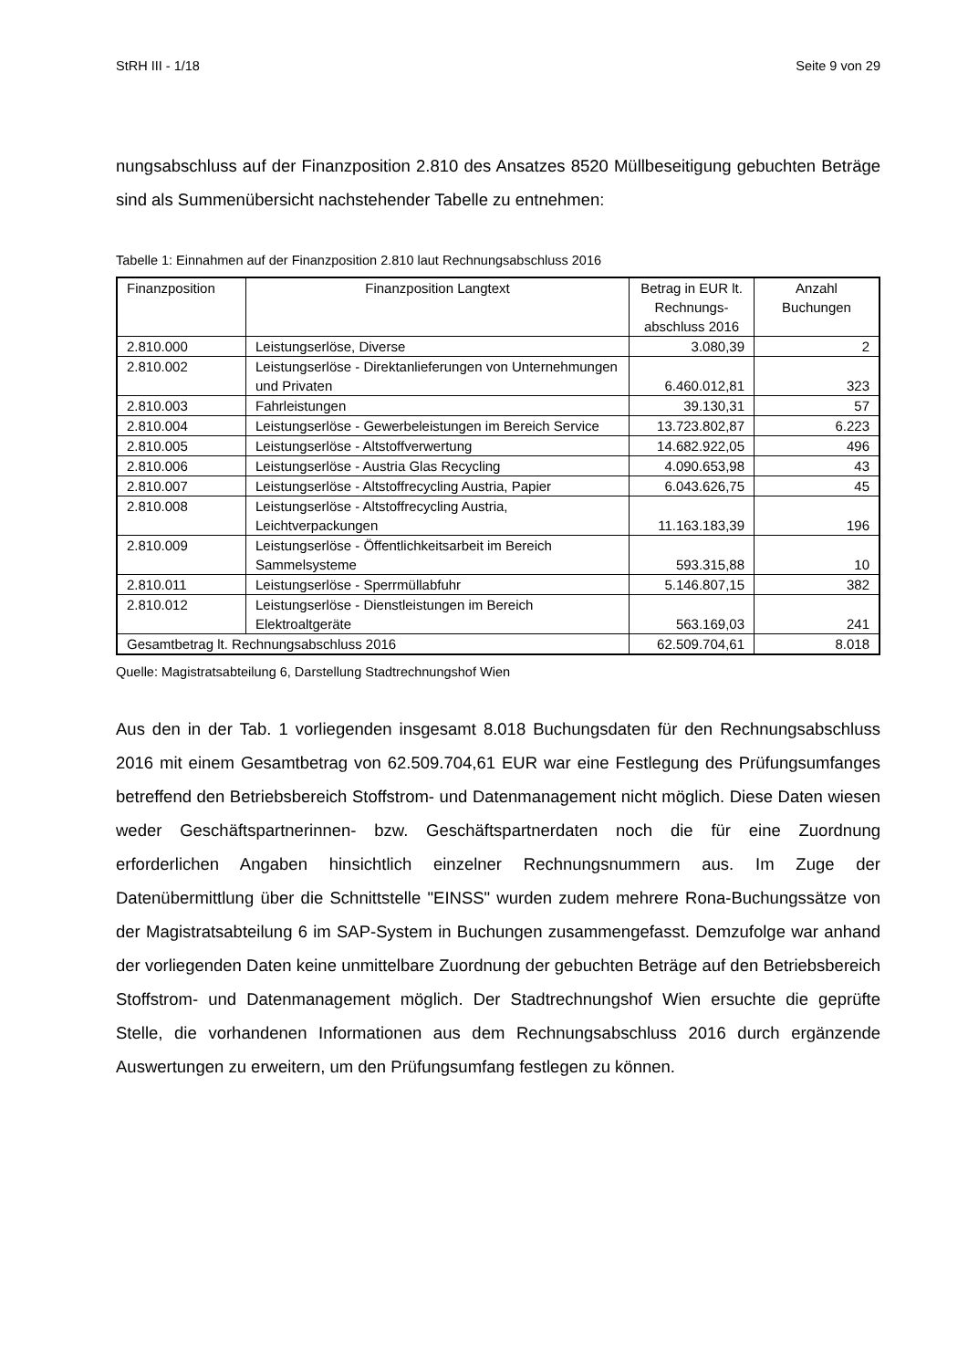StRH III - 1/18 Seite 9 von 29
nungsabschluss auf der Finanzposition 2.810 des Ansatzes 8520 Müllbeseitigung gebuchten Beträge sind als Summenübersicht nachstehender Tabelle zu entnehmen:
Tabelle 1: Einnahmen auf der Finanzposition 2.810 laut Rechnungsabschluss 2016
| Finanzposition | Finanzposition Langtext | Betrag in EUR lt. Rechnungs-abschluss 2016 | Anzahl Buchungen |
| --- | --- | --- | --- |
| 2.810.000 | Leistungserlöse, Diverse | 3.080,39 | 2 |
| 2.810.002 | Leistungserlöse - Direktanlieferungen von Unternehmungen und Privaten | 6.460.012,81 | 323 |
| 2.810.003 | Fahrleistungen | 39.130,31 | 57 |
| 2.810.004 | Leistungserlöse - Gewerbeleistungen im Bereich Service | 13.723.802,87 | 6.223 |
| 2.810.005 | Leistungserlöse - Altstoffverwertung | 14.682.922,05 | 496 |
| 2.810.006 | Leistungserlöse - Austria Glas Recycling | 4.090.653,98 | 43 |
| 2.810.007 | Leistungserlöse - Altstoffrecycling Austria, Papier | 6.043.626,75 | 45 |
| 2.810.008 | Leistungserlöse - Altstoffrecycling Austria, Leichtverpackungen | 11.163.183,39 | 196 |
| 2.810.009 | Leistungserlöse - Öffentlichkeitsarbeit im Bereich Sammelsysteme | 593.315,88 | 10 |
| 2.810.011 | Leistungserlöse - Sperrmüllabfuhr | 5.146.807,15 | 382 |
| 2.810.012 | Leistungserlöse - Dienstleistungen im Bereich Elektroaltgeräte | 563.169,03 | 241 |
| Gesamtbetrag lt. Rechnungsabschluss 2016 | | 62.509.704,61 | 8.018 |
Quelle: Magistratsabteilung 6, Darstellung Stadtrechnungshof Wien
Aus den in der Tab. 1 vorliegenden insgesamt 8.018 Buchungsdaten für den Rechnungsabschluss 2016 mit einem Gesamtbetrag von 62.509.704,61 EUR war eine Festlegung des Prüfungsumfanges betreffend den Betriebsbereich Stoffstrom- und Datenmanagement nicht möglich. Diese Daten wiesen weder Geschäftspartnerinnen- bzw. Geschäftspartnerdaten noch die für eine Zuordnung erforderlichen Angaben hinsichtlich einzelner Rechnungsnummern aus. Im Zuge der Datenübermittlung über die Schnittstelle "EINSS" wurden zudem mehrere Rona-Buchungssätze von der Magistratsabteilung 6 im SAP-System in Buchungen zusammengefasst. Demzufolge war anhand der vorliegenden Daten keine unmittelbare Zuordnung der gebuchten Beträge auf den Betriebsbereich Stoffstrom- und Datenmanagement möglich. Der Stadtrechnungshof Wien ersuchte die geprüfte Stelle, die vorhandenen Informationen aus dem Rechnungsabschluss 2016 durch ergänzende Auswertungen zu erweitern, um den Prüfungsumfang festlegen zu können.